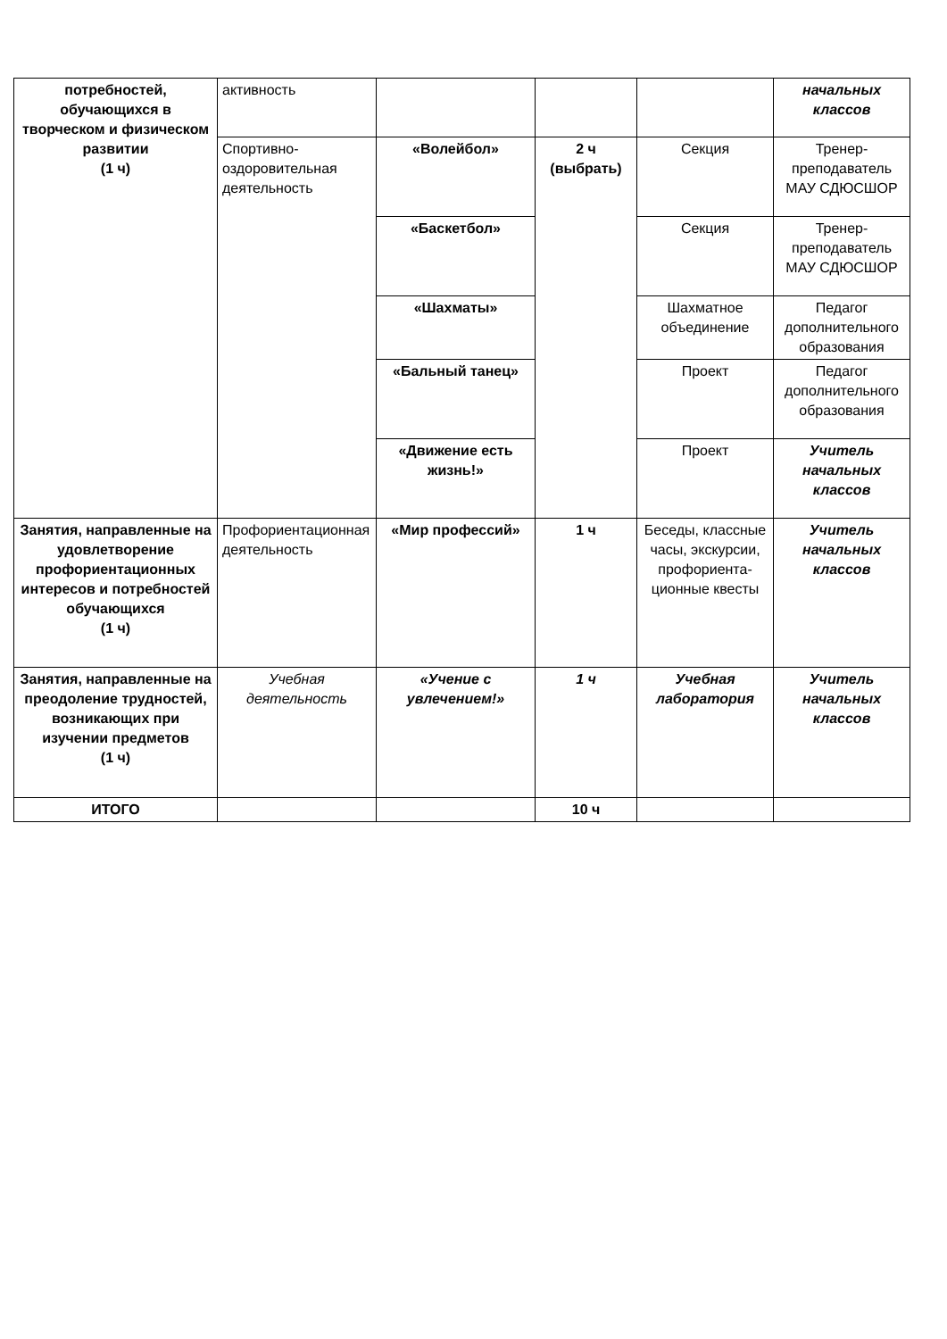| потребностей, обучающихся в творческом и физическом развитии (1 ч) | активность | | | | начальных классов |
| | Спортивно-оздоровительная деятельность | «Волейбол» | 2 ч (выбрать) | Секция | Тренер-преподаватель МАУ СДЮСШОР |
| | | «Баскетбол» | | Секция | Тренер-преподаватель МАУ СДЮСШОР |
| | | «Шахматы» | | Шахматное объединение | Педагог дополнительного образования |
| | | «Бальный танец» | | Проект | Педагог дополнительного образования |
| | | «Движение есть жизнь!» | | Проект | Учитель начальных классов |
| Занятия, направленные на удовлетворение профориентационных интересов и потребностей обучающихся (1 ч) | Профориентационная деятельность | «Мир профессий» | 1 ч | Беседы, классные часы, экскурсии, профориента-ционные квесты | Учитель начальных классов |
| Занятия, направленные на преодоление трудностей, возникающих при изучении предметов (1 ч) | Учебная деятельность | «Учение с увлечением!» | 1 ч | Учебная лаборатория | Учитель начальных классов |
| ИТОГО | | | 10 ч | | |